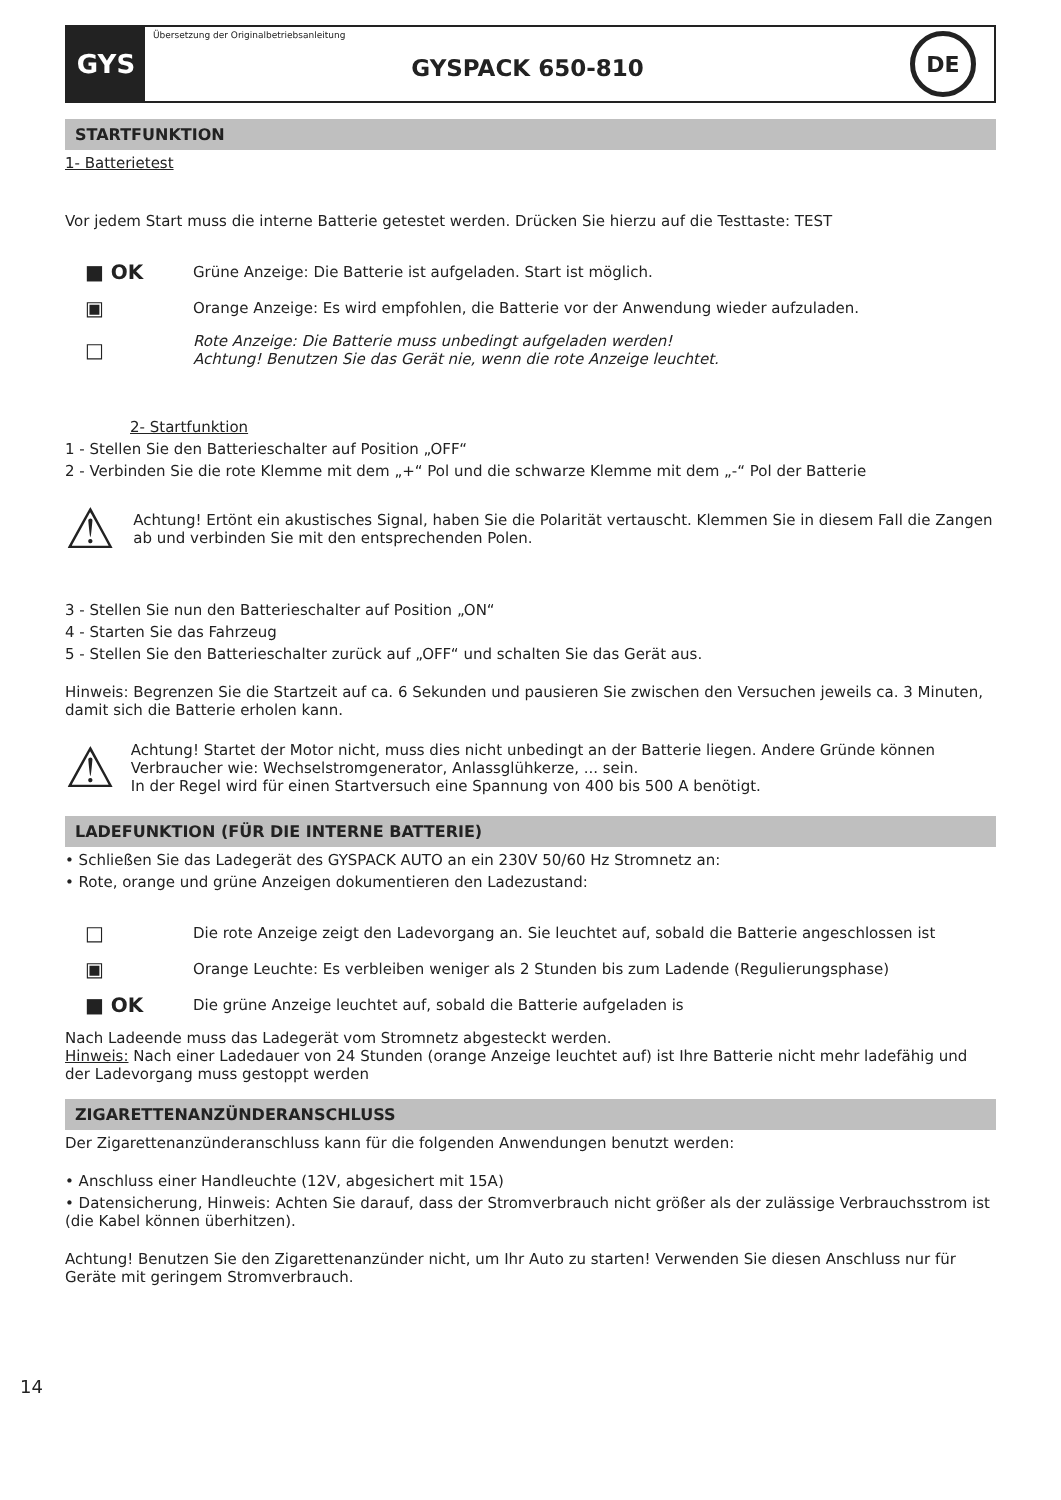GYS
Übersetzung der Originalbetriebsanleitung
GYSPACK 650-810
DE
STARTFUNKTION
1- Batterietest
Vor jedem Start muss die interne Batterie getestet werden. Drücken Sie hierzu auf die Testtaste: TEST
■ OK
Grüne Anzeige: Die Batterie ist aufgeladen. Start ist möglich.
▣
Orange Anzeige: Es wird empfohlen, die Batterie vor der Anwendung wieder aufzuladen.
□
Rote Anzeige: Die Batterie muss unbedingt aufgeladen werden!
Achtung! Benutzen Sie das Gerät nie, wenn die rote Anzeige leuchtet.
2- Startfunktion
1 - Stellen Sie den Batterieschalter auf Position „OFF“
2 - Verbinden Sie die rote Klemme mit dem „+“ Pol und die schwarze Klemme mit dem „-“ Pol der Batterie
⚠
Achtung! Ertönt ein akustisches Signal, haben Sie die Polarität vertauscht. Klemmen Sie in diesem Fall die Zangen ab und verbinden Sie mit den entsprechenden Polen.
3 - Stellen Sie nun den Batterieschalter auf Position „ON“
4 - Starten Sie das Fahrzeug
5 - Stellen Sie den Batterieschalter zurück auf „OFF“ und schalten Sie das Gerät aus.
Hinweis: Begrenzen Sie die Startzeit auf ca. 6 Sekunden und pausieren Sie zwischen den Versuchen jeweils ca. 3 Minuten, damit sich die Batterie erholen kann.
⚠
Achtung! Startet der Motor nicht, muss dies nicht unbedingt an der Batterie liegen. Andere Gründe können Verbraucher wie: Wechselstromgenerator, Anlassglühkerze, ... sein.
In der Regel wird für einen Startversuch eine Spannung von 400 bis 500 A benötigt.
LADEFUNKTION (FÜR DIE INTERNE BATTERIE)
• Schließen Sie das Ladegerät des GYSPACK AUTO an ein 230V 50/60 Hz Stromnetz an:
• Rote, orange und grüne Anzeigen dokumentieren den Ladezustand:
□
Die rote Anzeige zeigt den Ladevorgang an. Sie leuchtet auf, sobald die Batterie angeschlossen ist
▣
Orange Leuchte: Es verbleiben weniger als 2 Stunden bis zum Ladende (Regulierungsphase)
■ OK
Die grüne Anzeige leuchtet auf, sobald die Batterie aufgeladen is
Nach Ladeende muss das Ladegerät vom Stromnetz abgesteckt werden.
Hinweis: Nach einer Ladedauer von 24 Stunden (orange Anzeige leuchtet auf) ist Ihre Batterie nicht mehr ladefähig und der Ladevorgang muss gestoppt werden
ZIGARETTENANZÜNDERANSCHLUSS
Der Zigarettenanzünderanschluss kann für die folgenden Anwendungen benutzt werden:
• Anschluss einer Handleuchte (12V, abgesichert mit 15A)
• Datensicherung, Hinweis: Achten Sie darauf, dass der Stromverbrauch nicht größer als der zulässige Verbrauchsstrom ist (die Kabel können überhitzen).
Achtung! Benutzen Sie den Zigarettenanzünder nicht, um Ihr Auto zu starten! Verwenden Sie diesen Anschluss nur für Geräte mit geringem Stromverbrauch.
14